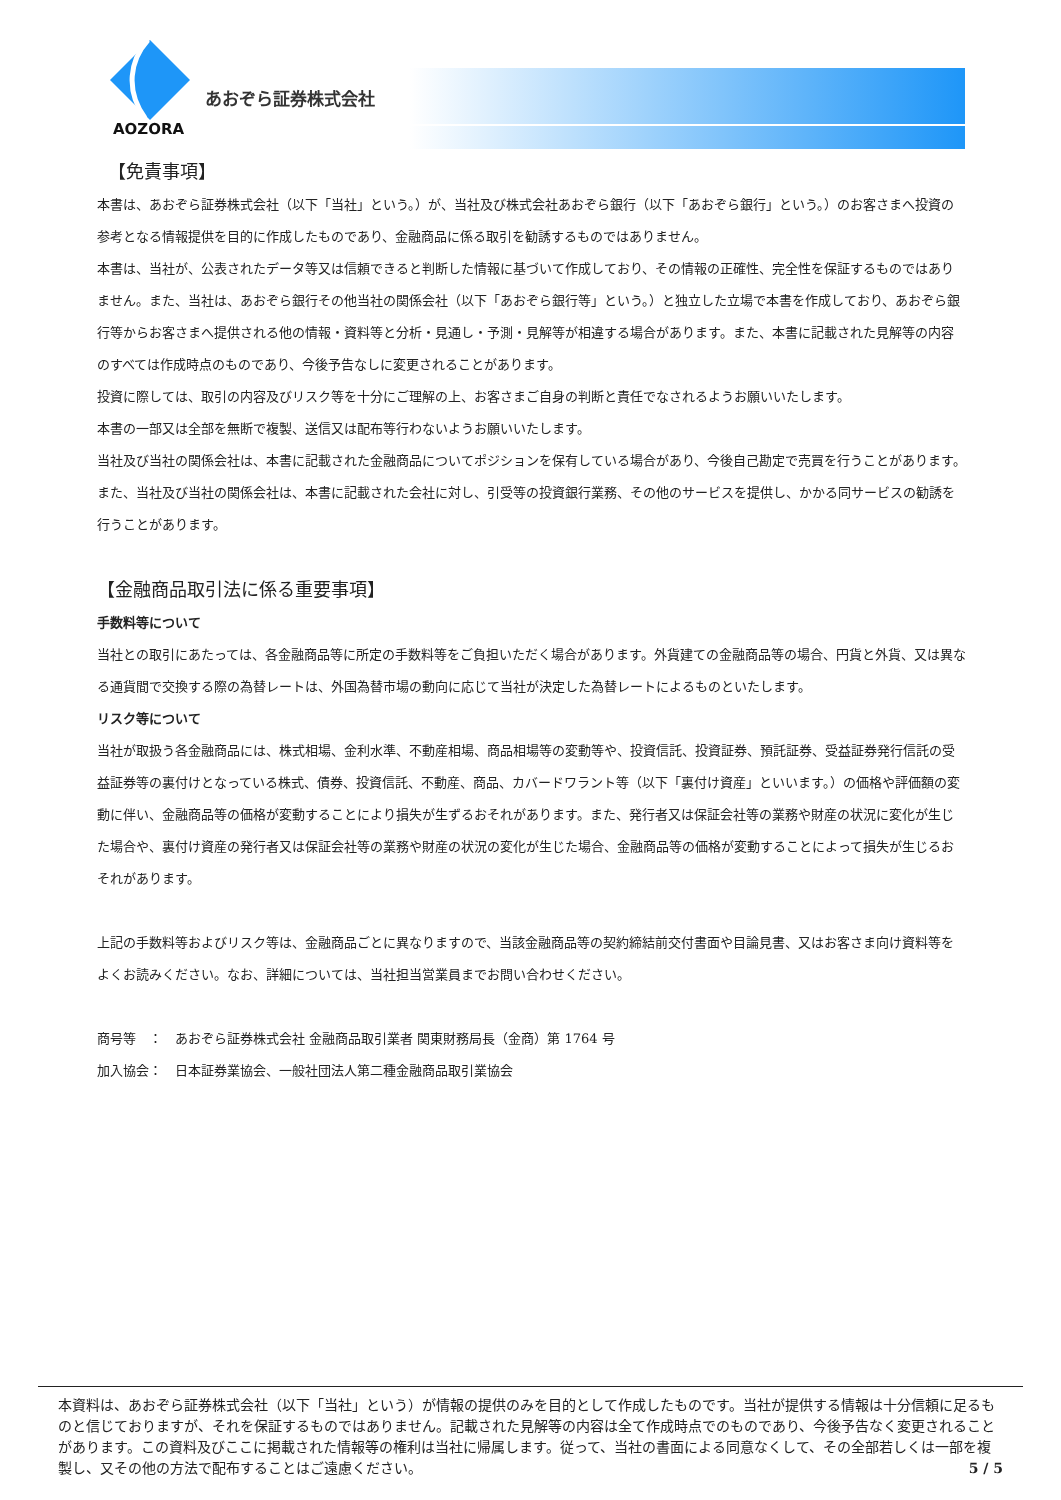AOZORA
あおぞら証券株式会社
【免責事項】
本書は、あおぞら証券株式会社（以下「当社」という。）が、当社及び株式会社あおぞら銀行（以下「あおぞら銀行」という。）のお客さまへ投資の参考となる情報提供を目的に作成したものであり、金融商品に係る取引を勧誘するものではありません。
本書は、当社が、公表されたデータ等又は信頼できると判断した情報に基づいて作成しており、その情報の正確性、完全性を保証するものではありません。また、当社は、あおぞら銀行その他当社の関係会社（以下「あおぞら銀行等」という。）と独立した立場で本書を作成しており、あおぞら銀行等からお客さまへ提供される他の情報・資料等と分析・見通し・予測・見解等が相違する場合があります。また、本書に記載された見解等の内容のすべては作成時点のものであり、今後予告なしに変更されることがあります。
投資に際しては、取引の内容及びリスク等を十分にご理解の上、お客さまご自身の判断と責任でなされるようお願いいたします。
本書の一部又は全部を無断で複製、送信又は配布等行わないようお願いいたします。
当社及び当社の関係会社は、本書に記載された金融商品についてポジションを保有している場合があり、今後自己勘定で売買を行うことがあります。また、当社及び当社の関係会社は、本書に記載された会社に対し、引受等の投資銀行業務、その他のサービスを提供し、かかる同サービスの勧誘を行うことがあります。
【金融商品取引法に係る重要事項】
手数料等について
当社との取引にあたっては、各金融商品等に所定の手数料等をご負担いただく場合があります。外貨建ての金融商品等の場合、円貨と外貨、又は異なる通貨間で交換する際の為替レートは、外国為替市場の動向に応じて当社が決定した為替レートによるものといたします。
リスク等について
当社が取扱う各金融商品には、株式相場、金利水準、不動産相場、商品相場等の変動等や、投資信託、投資証券、預託証券、受益証券発行信託の受益証券等の裏付けとなっている株式、債券、投資信託、不動産、商品、カバードワラント等（以下「裏付け資産」といいます。）の価格や評価額の変動に伴い、金融商品等の価格が変動することにより損失が生ずるおそれがあります。また、発行者又は保証会社等の業務や財産の状況に変化が生じた場合や、裏付け資産の発行者又は保証会社等の業務や財産の状況の変化が生じた場合、金融商品等の価格が変動することによって損失が生じるおそれがあります。
上記の手数料等およびリスク等は、金融商品ごとに異なりますので、当該金融商品等の契約締結前交付書面や目論見書、又はお客さま向け資料等をよくお読みください。なお、詳細については、当社担当営業員までお問い合わせください。
商号等　：　あおぞら証券株式会社 金融商品取引業者 関東財務局長（金商）第 1764 号
加入協会：　日本証券業協会、一般社団法人第二種金融商品取引業協会
本資料は、あおぞら証券株式会社（以下「当社」という）が情報の提供のみを目的として作成したものです。当社が提供する情報は十分信頼に足るものと信じておりますが、それを保証するものではありません。記載された見解等の内容は全て作成時点でのものであり、今後予告なく変更されることがあります。この資料及びここに掲載された情報等の権利は当社に帰属します。従って、当社の書面による同意なくして、その全部若しくは一部を複製し、又その他の方法で配布することはご遠慮ください。 5 / 5